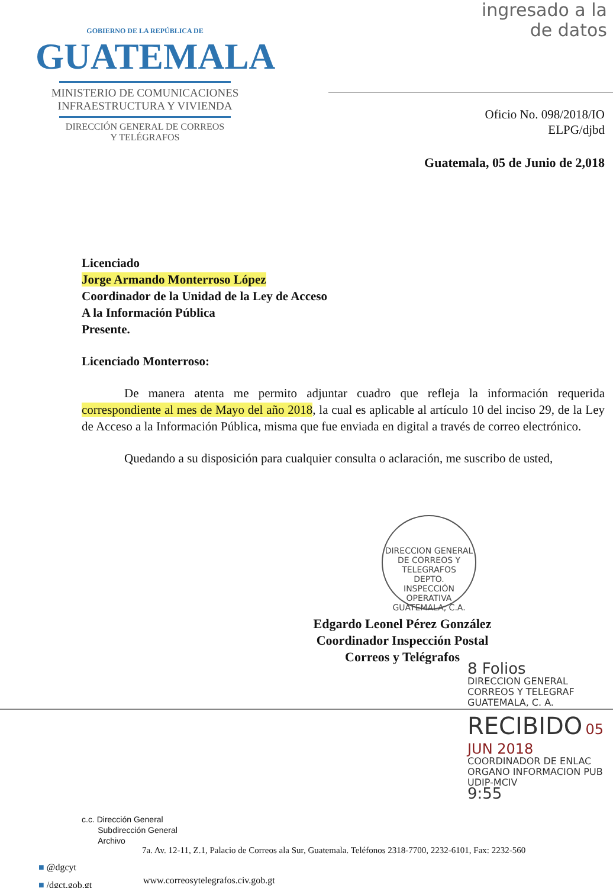ingresado a la
de datos
GOBIERNO DE LA REPÚBLICA DE
GUATEMALA
MINISTERIO DE COMUNICACIONES
INFRAESTRUCTURA Y VIVIENDA
DIRECCIÓN GENERAL DE CORREOS
Y TELÉGRAFOS
Oficio No. 098/2018/IO
ELPG/djbd
Guatemala, 05 de Junio de 2,018
Licenciado
Jorge Armando Monterroso López
Coordinador de la Unidad de la Ley de Acceso
A la Información Pública
Presente.
Licenciado Monterroso:
De manera atenta me permito adjuntar cuadro que refleja la información requerida correspondiente al mes de Mayo del año 2018, la cual es aplicable al artículo 10 del inciso 29, de la Ley de Acceso a la Información Pública, misma que fue enviada en digital a través de correo electrónico.
Quedando a su disposición para cualquier consulta o aclaración, me suscribo de usted,
DIRECCION GENERAL DE CORREOS Y TELEGRAFOS
DEPTO.
INSPECCIÓN
OPERATIVA
GUATEMALA, C.A.
Edgardo Leonel Pérez González
Coordinador Inspección Postal
Correos y Telégrafos
8 Folios
DIRECCION GENERAL
CORREOS Y TELEGRAF
GUATEMALA, C. A.
RECIBIDO 05 JUN 2018
COORDINADOR DE ENLAC
ORGANO INFORMACION PUB
UDIP-MCIV
9:55
c.c. Dirección General
Subdirección General
Archivo
7a. Av. 12-11, Z.1, Palacio de Correos ala Sur, Guatemala. Teléfonos 2318-7700, 2232-6101, Fax: 2232-560
■ @dgcyt
■ /dgct.gob.gt
www.correosytelegrafos.civ.gob.gt